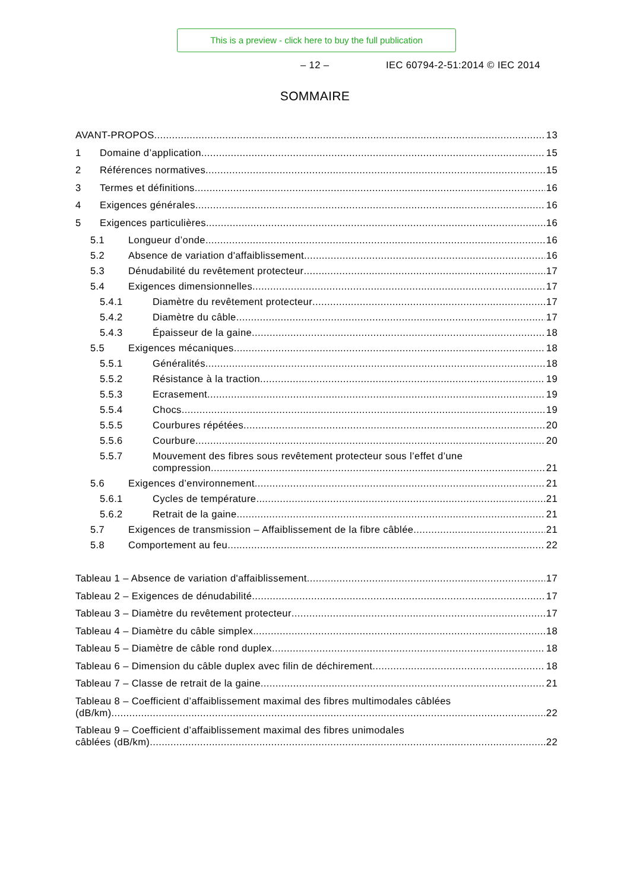This is a preview - click here to buy the full publication
– 12 – IEC 60794-2-51:2014 © IEC 2014
SOMMAIRE
AVANT-PROPOS 13
1 Domaine d’application 15
2 Références normatives 15
3 Termes et définitions 16
4 Exigences générales 16
5 Exigences particulières 16
5.1 Longueur d’onde 16
5.2 Absence de variation d'affaiblissement 16
5.3 Dénudabilité du revêtement protecteur 17
5.4 Exigences dimensionnelles 17
5.4.1 Diamètre du revêtement protecteur 17
5.4.2 Diamètre du câble 17
5.4.3 Épaisseur de la gaine 18
5.5 Exigences mécaniques 18
5.5.1 Généralités 18
5.5.2 Résistance à la traction 19
5.5.3 Ecrasement 19
5.5.4 Chocs 19
5.5.5 Courbures répétées 20
5.5.6 Courbure 20
5.5.7 Mouvement des fibres sous revêtement protecteur sous l’effet d’une
compression 21
5.6 Exigences d’environnement 21
5.6.1 Cycles de température 21
5.6.2 Retrait de la gaine 21
5.7 Exigences de transmission – Affaiblissement de la fibre câblée 21
5.8 Comportement au feu 22
Tableau 1 – Absence de variation d'affaiblissement 17
Tableau 2 – Exigences de dénudabilité 17
Tableau 3 – Diamètre du revêtement protecteur 17
Tableau 4 – Diamètre du câble simplex 18
Tableau 5 – Diamètre de câble rond duplex 18
Tableau 6 – Dimension du câble duplex avec filin de déchirement 18
Tableau 7 – Classe de retrait de la gaine 21
Tableau 8 – Coefficient d’affaiblissement maximal des fibres multimodales câblées
(dB/km) 22
Tableau 9 – Coefficient d’affaiblissement maximal des fibres unimodales
câblées (dB/km) 22